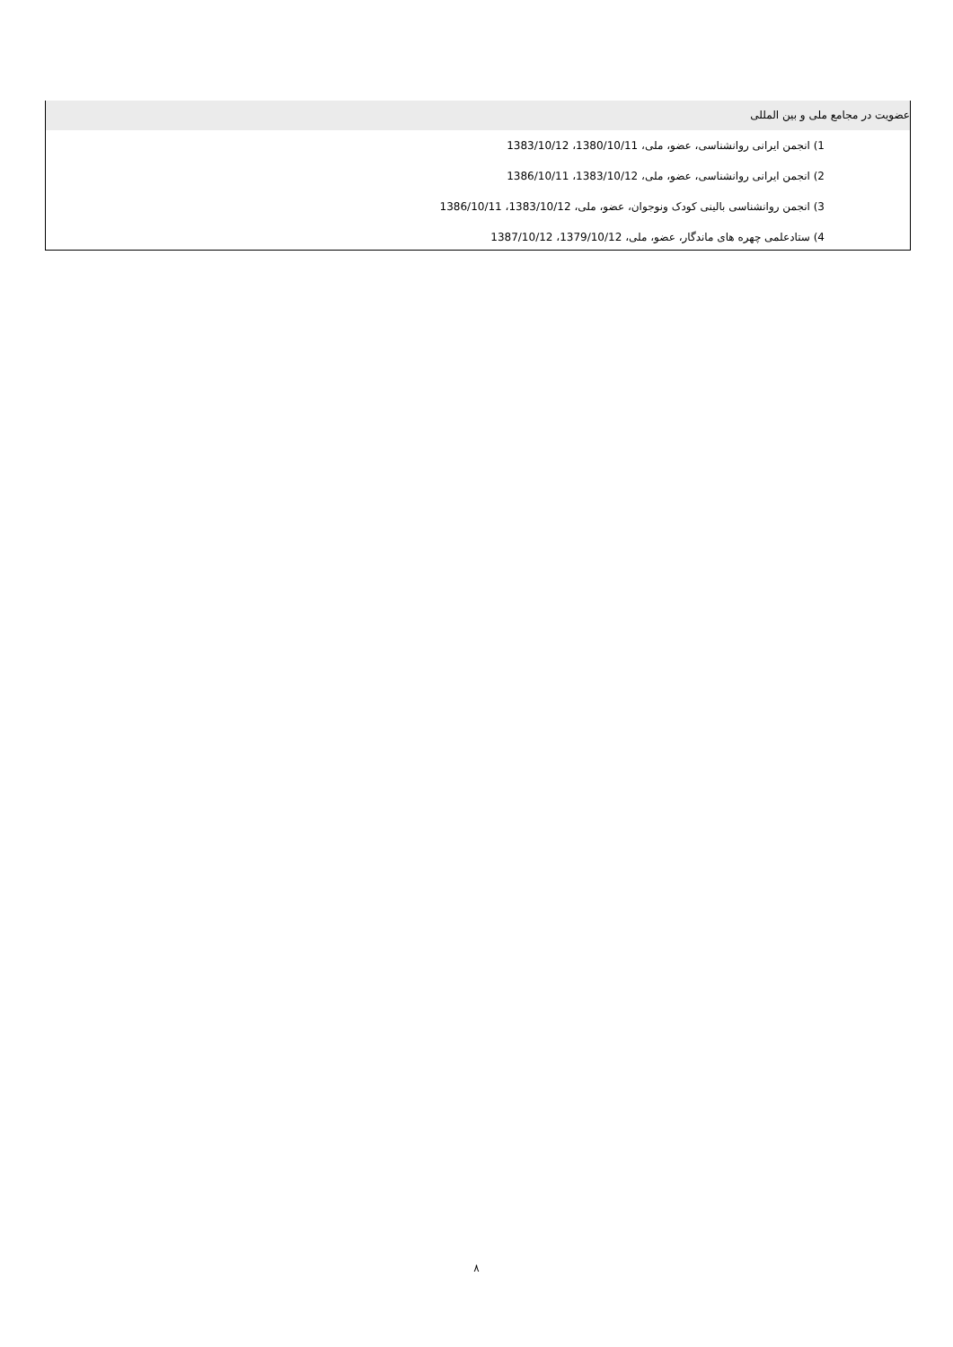عضویت در مجامع ملی و بین المللی
1) انجمن ایرانی روانشناسی، عضو، ملی، 1380/10/11، 1383/10/12
2) انجمن ایرانی روانشناسی، عضو، ملی، 1383/10/12، 1386/10/11
3) انجمن روانشناسی بالینی کودک ونوجوان، عضو، ملی، 1383/10/12، 1386/10/11
4) ستادعلمی چهره های ماندگار، عضو، ملی، 1379/10/12، 1387/10/12
۸